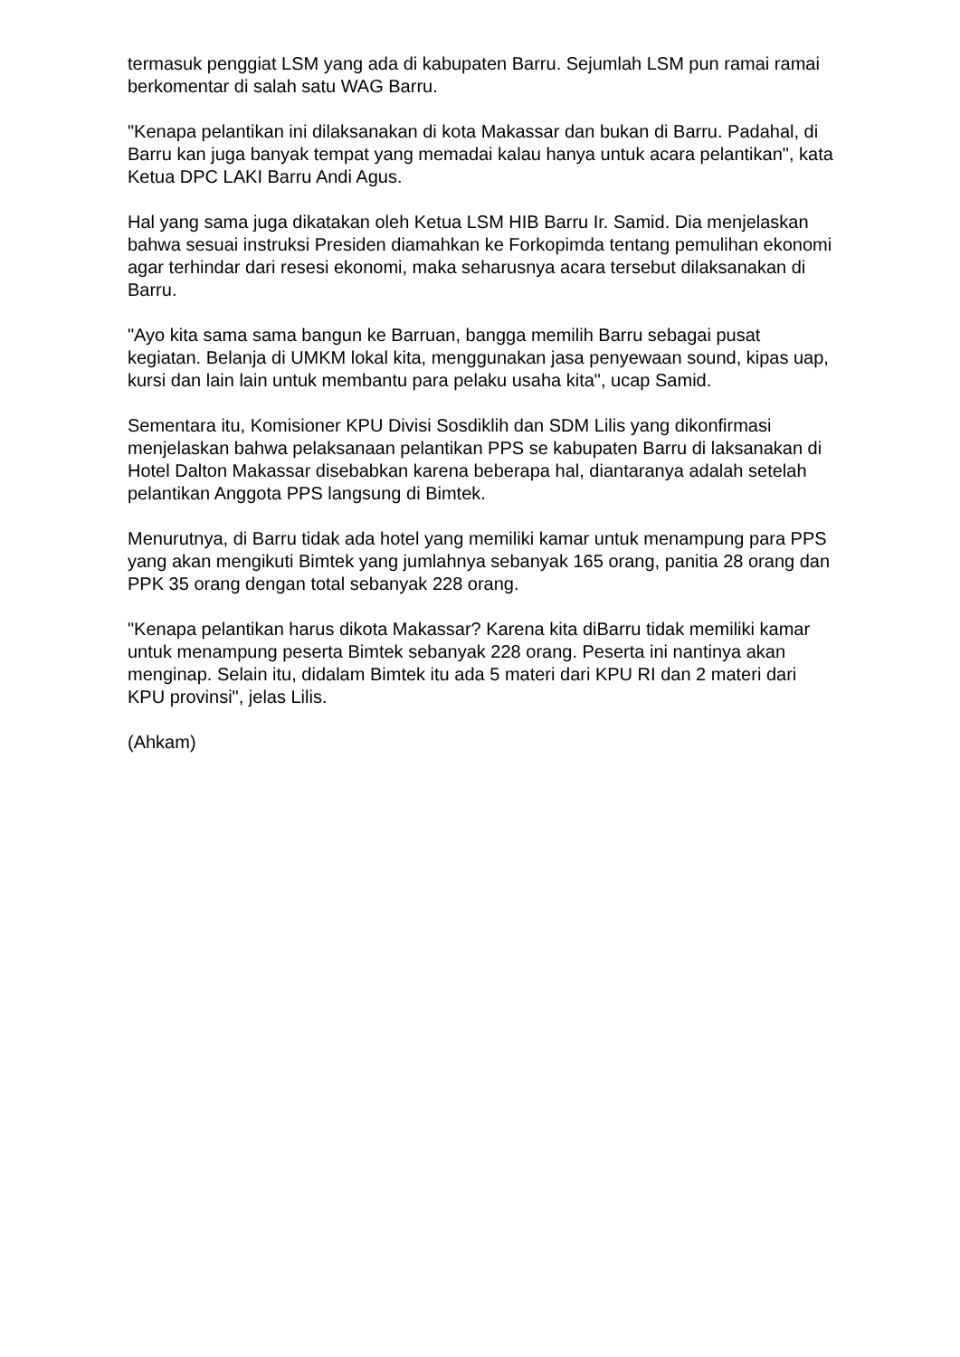termasuk penggiat LSM yang ada di kabupaten Barru. Sejumlah LSM pun ramai ramai berkomentar di salah satu WAG Barru.
"Kenapa pelantikan ini dilaksanakan di kota Makassar dan bukan di Barru. Padahal, di Barru kan juga banyak tempat yang memadai kalau hanya untuk acara pelantikan", kata Ketua DPC LAKI Barru Andi Agus.
Hal yang sama juga dikatakan oleh Ketua LSM HIB Barru Ir. Samid. Dia menjelaskan bahwa sesuai instruksi Presiden diamahkan ke Forkopimda tentang pemulihan ekonomi agar terhindar dari resesi ekonomi, maka seharusnya acara tersebut dilaksanakan di Barru.
"Ayo kita sama sama bangun ke Barruan, bangga memilih Barru sebagai pusat kegiatan. Belanja di UMKM lokal kita, menggunakan jasa penyewaan sound, kipas uap, kursi dan lain lain untuk membantu para pelaku usaha kita", ucap Samid.
Sementara itu, Komisioner KPU Divisi Sosdiklih dan SDM Lilis yang dikonfirmasi menjelaskan bahwa pelaksanaan pelantikan PPS se kabupaten Barru di laksanakan di Hotel Dalton Makassar disebabkan karena beberapa hal, diantaranya adalah setelah pelantikan Anggota PPS langsung di Bimtek.
Menurutnya, di Barru tidak ada hotel yang memiliki kamar untuk menampung para PPS yang akan mengikuti Bimtek yang jumlahnya sebanyak 165 orang, panitia 28 orang dan PPK 35 orang dengan total sebanyak 228 orang.
"Kenapa pelantikan harus dikota Makassar? Karena kita diBarru tidak memiliki kamar untuk menampung peserta Bimtek sebanyak 228 orang. Peserta ini nantinya akan menginap. Selain itu, didalam Bimtek itu ada 5 materi dari KPU RI dan 2 materi dari KPU provinsi", jelas Lilis.
(Ahkam)